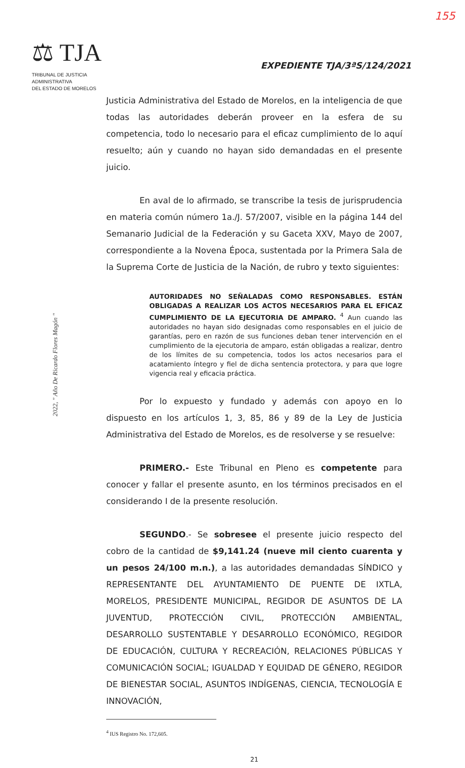155
⚖ TJA
TRIBUNAL DE JUSTICIA ADMINISTRATIVA
DEL ESTADO DE MORELOS
EXPEDIENTE TJA/3ªS/124/2021
2022, " Año De Ricardo Flores Magón "
Justicia Administrativa del Estado de Morelos, en la inteligencia de que todas las autoridades deberán proveer en la esfera de su competencia, todo lo necesario para el eficaz cumplimiento de lo aquí resuelto; aún y cuando no hayan sido demandadas en el presente juicio.
En aval de lo afirmado, se transcribe la tesis de jurisprudencia en materia común número 1a./J. 57/2007, visible en la página 144 del Semanario Judicial de la Federación y su Gaceta XXV, Mayo de 2007, correspondiente a la Novena Época, sustentada por la Primera Sala de la Suprema Corte de Justicia de la Nación, de rubro y texto siguientes:
AUTORIDADES NO SEÑALADAS COMO RESPONSABLES. ESTÁN OBLIGADAS A REALIZAR LOS ACTOS NECESARIOS PARA EL EFICAZ CUMPLIMIENTO DE LA EJECUTORIA DE AMPARO. <sup>4</sup> Aun cuando las autoridades no hayan sido designadas como responsables en el juicio de garantías, pero en razón de sus funciones deban tener intervención en el cumplimiento de la ejecutoria de amparo, están obligadas a realizar, dentro de los límites de su competencia, todos los actos necesarios para el acatamiento íntegro y fiel de dicha sentencia protectora, y para que logre vigencia real y eficacia práctica.
Por lo expuesto y fundado y además con apoyo en lo dispuesto en los artículos 1, 3, 85, 86 y 89 de la Ley de Justicia Administrativa del Estado de Morelos, es de resolverse y se resuelve:
PRIMERO.- Este Tribunal en Pleno es competente para conocer y fallar el presente asunto, en los términos precisados en el considerando I de la presente resolución.
SEGUNDO.- Se sobresee el presente juicio respecto del cobro de la cantidad de $9,141.24 (nueve mil ciento cuarenta y un pesos 24/100 m.n.), a las autoridades demandadas SÍNDICO y REPRESENTANTE DEL AYUNTAMIENTO DE PUENTE DE IXTLA, MORELOS, PRESIDENTE MUNICIPAL, REGIDOR DE ASUNTOS DE LA JUVENTUD, PROTECCIÓN CIVIL, PROTECCIÓN AMBIENTAL, DESARROLLO SUSTENTABLE Y DESARROLLO ECONÓMICO, REGIDOR DE EDUCACIÓN, CULTURA Y RECREACIÓN, RELACIONES PÚBLICAS Y COMUNICACIÓN SOCIAL; IGUALDAD Y EQUIDAD DE GÉNERO, REGIDOR DE BIENESTAR SOCIAL, ASUNTOS INDÍGENAS, CIENCIA, TECNOLOGÍA E INNOVACIÓN,
<sup>4</sup> IUS Registro No. 172,605.
21